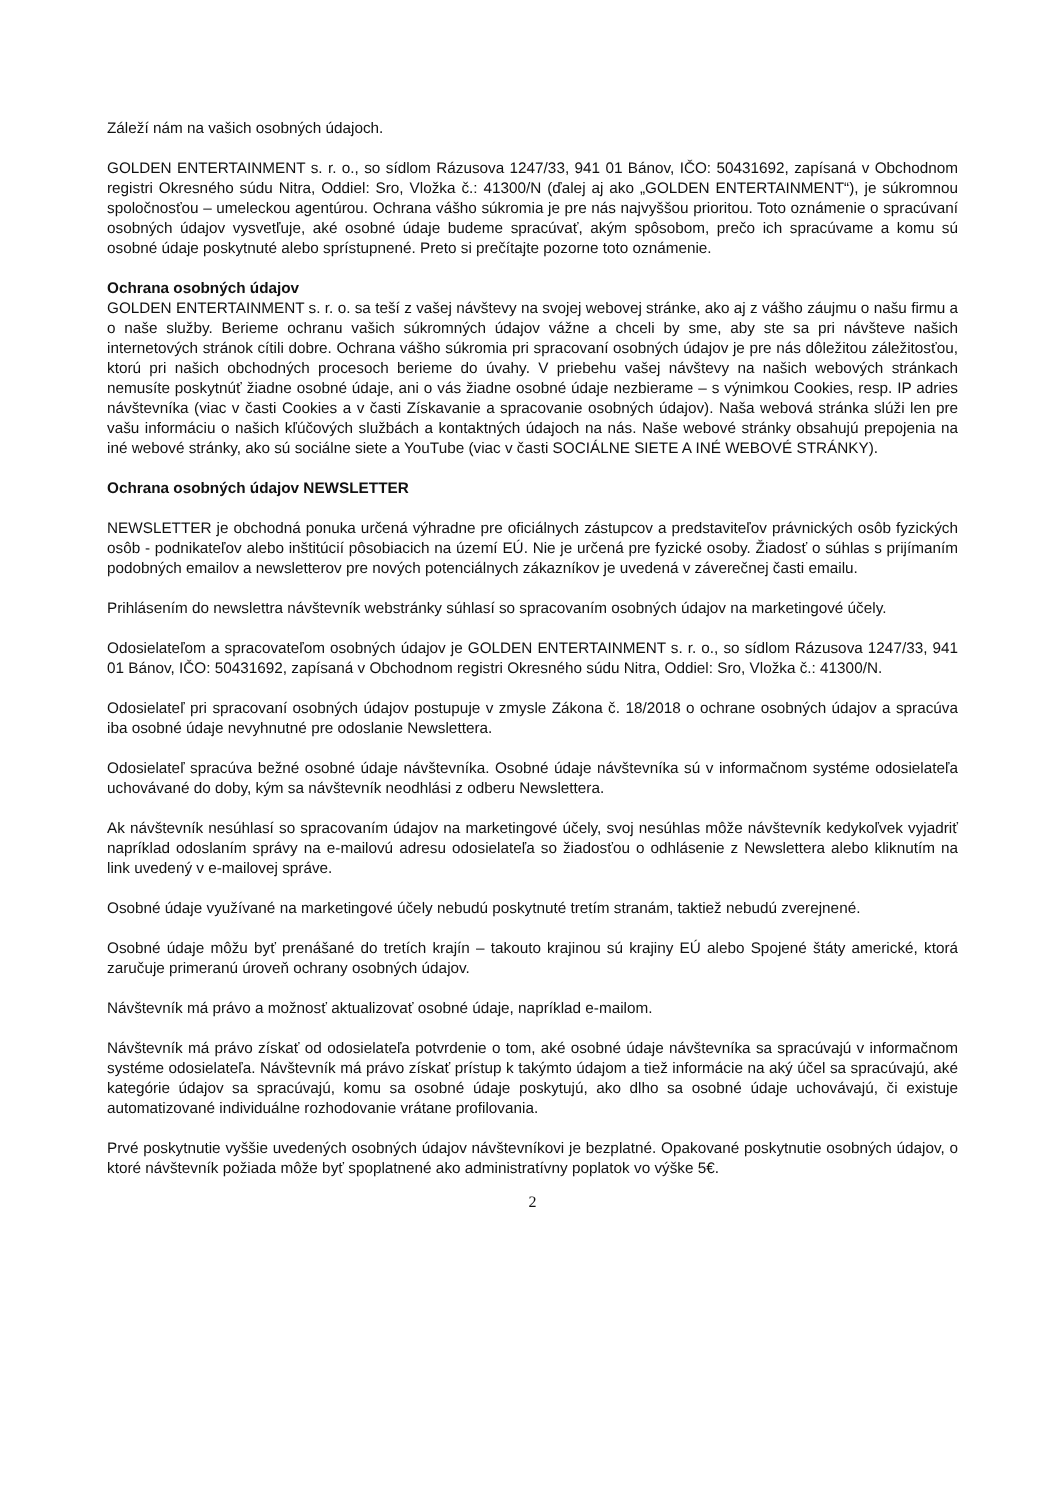Záleží nám na vašich osobných údajoch.
GOLDEN ENTERTAINMENT s. r. o., so sídlom Rázusova 1247/33, 941 01 Bánov, IČO: 50431692, zapísaná v Obchodnom registri Okresného súdu Nitra, Oddiel: Sro, Vložka č.: 41300/N (ďalej aj ako „GOLDEN ENTERTAINMENT“), je súkromnou spoločnosťou – umeleckou agentúrou. Ochrana vášho súkromia je pre nás najvyššou prioritou. Toto oznámenie o spracúvaní osobných údajov vysvetľuje, aké osobné údaje budeme spracúvať, akým spôsobom, prečo ich spracúvame a komu sú osobné údaje poskytnuté alebo sprístupnené. Preto si prečítajte pozorne toto oznámenie.
Ochrana osobných údajov
GOLDEN ENTERTAINMENT s. r. o. sa teší z vašej návštevy na svojej webovej stránke, ako aj z vášho záujmu o našu firmu a o naše služby. Berieme ochranu vašich súkromných údajov vážne a chceli by sme, aby ste sa pri návšteve našich internetových stránok cítili dobre. Ochrana vášho súkromia pri spracovaní osobných údajov je pre nás dôležitou záležitosťou, ktorú pri našich obchodných procesoch berieme do úvahy. V priebehu vašej návštevy na našich webových stránkach nemusíte poskytnúť žiadne osobné údaje, ani o vás žiadne osobné údaje nezbierame – s výnimkou Cookies, resp. IP adries návštevníka (viac v časti Cookies a v časti Získavanie a spracovanie osobných údajov). Naša webová stránka slúži len pre vašu informáciu o našich kľúčových službách a kontaktných údajoch na nás. Naše webové stránky obsahujú prepojenia na iné webové stránky, ako sú sociálne siete a YouTube (viac v časti SOCIÁLNE SIETE A INÉ WEBOVÉ STRÁNKY).
Ochrana osobných údajov NEWSLETTER
NEWSLETTER je obchodná ponuka určená výhradne pre oficiálnych zástupcov a predstaviteľov právnických osôb fyzických osôb - podnikateľov alebo inštitúcií pôsobiacich na území EÚ. Nie je určená pre fyzické osoby. Žiadosť o súhlas s prijímaním podobných emailov a newsletterov pre nových potenciálnych zákazníkov je uvedená v záverečnej časti emailu.
Prihlásením do newslettra návštevník webstránky súhlasí so spracovaním osobných údajov na marketingové účely.
Odosielateľom a spracovateľom osobných údajov je GOLDEN ENTERTAINMENT s. r. o., so sídlom Rázusova 1247/33, 941 01 Bánov, IČO: 50431692, zapísaná v Obchodnom registri Okresného súdu Nitra, Oddiel: Sro, Vložka č.: 41300/N.
Odosielateľ pri spracovaní osobných údajov postupuje v zmysle Zákona č. 18/2018 o ochrane osobných údajov a spracúva iba osobné údaje nevyhnutné pre odoslanie Newslettera.
Odosielateľ spracúva bežné osobné údaje návštevníka. Osobné údaje návštevníka sú v informačnom systéme odosielateľa uchovávané do doby, kým sa návštevník neodhlási z odberu Newslettera.
Ak návštevník nesúhlasí so spracovaním údajov na marketingové účely, svoj nesúhlas môže návštevník kedykoľvek vyjadriť napríklad odoslaním správy na e-mailovú adresu odosielateľa so žiadosťou o odhlásenie z Newslettera alebo kliknutím na link uvedený v e-mailovej správe.
Osobné údaje využívané na marketingové účely nebudú poskytnuté tretím stranám, taktiež nebudú zverejnené.
Osobné údaje môžu byť prenášané do tretích krajín – takouto krajinou sú krajiny EÚ alebo Spojené štáty americké, ktorá zaručuje primeranú úroveň ochrany osobných údajov.
Návštevník má právo a možnosť aktualizovať osobné údaje, napríklad e-mailom.
Návštevník má právo získať od odosielateľa potvrdenie o tom, aké osobné údaje návštevníka sa spracúvajú v informačnom systéme odosielateľa. Návštevník má právo získať prístup k takýmto údajom a tiež informácie na aký účel sa spracúvajú, aké kategórie údajov sa spracúvajú, komu sa osobné údaje poskytujú, ako dlho sa osobné údaje uchovávajú, či existuje automatizované individuálne rozhodovanie vrátane profilovania.
Prvé poskytnutie vyššie uvedených osobných údajov návštevníkovi je bezplatné. Opakované poskytnutie osobných údajov, o ktoré návštevník požiada môže byť spoplatnené ako administratívny poplatok vo výške 5€.
2